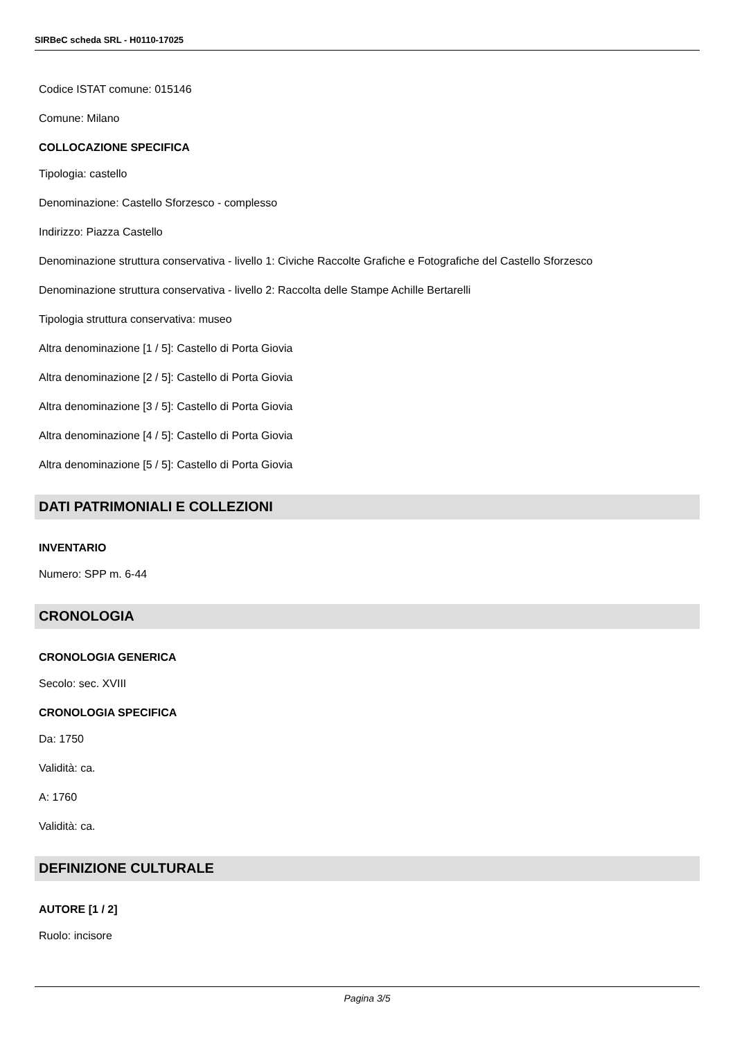SIRBeC scheda SRL - H0110-17025
Codice ISTAT comune: 015146
Comune: Milano
COLLOCAZIONE SPECIFICA
Tipologia: castello
Denominazione: Castello Sforzesco - complesso
Indirizzo: Piazza Castello
Denominazione struttura conservativa - livello 1: Civiche Raccolte Grafiche e Fotografiche del Castello Sforzesco
Denominazione struttura conservativa - livello 2: Raccolta delle Stampe Achille Bertarelli
Tipologia struttura conservativa: museo
Altra denominazione [1 / 5]: Castello di Porta Giovia
Altra denominazione [2 / 5]: Castello di Porta Giovia
Altra denominazione [3 / 5]: Castello di Porta Giovia
Altra denominazione [4 / 5]: Castello di Porta Giovia
Altra denominazione [5 / 5]: Castello di Porta Giovia
DATI PATRIMONIALI E COLLEZIONI
INVENTARIO
Numero: SPP m. 6-44
CRONOLOGIA
CRONOLOGIA GENERICA
Secolo: sec. XVIII
CRONOLOGIA SPECIFICA
Da: 1750
Validità: ca.
A: 1760
Validità: ca.
DEFINIZIONE CULTURALE
AUTORE [1 / 2]
Ruolo: incisore
Pagina 3/5